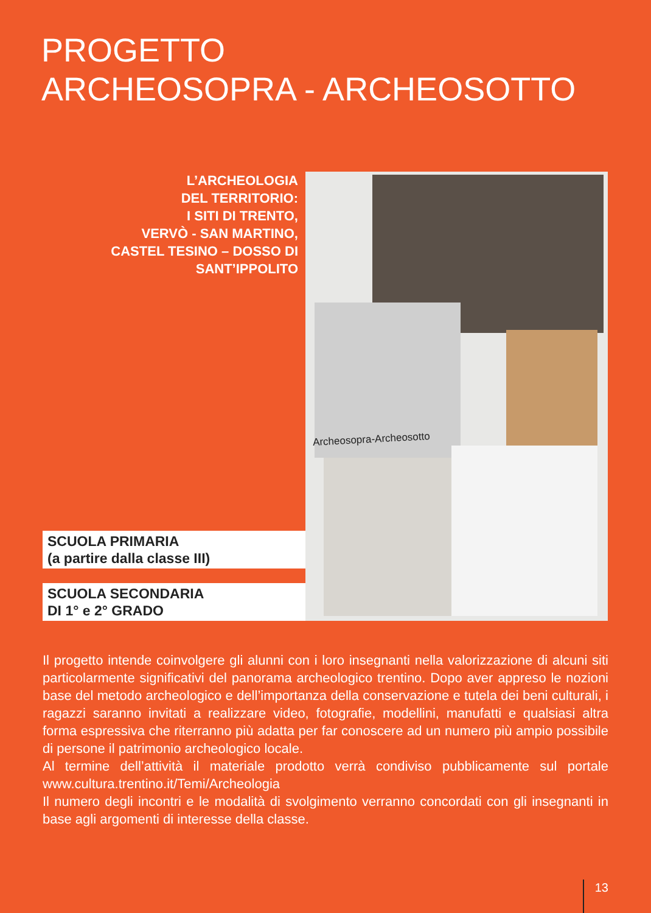PROGETTO
ARCHEOSOPRA - ARCHEOSOTTO
L’ARCHEOLOGIA
DEL TERRITORIO:
I SITI DI TRENTO,
VERVÒ - SAN MARTINO,
CASTEL TESINO – DOSSO DI
SANT’IPPOLITO
SCUOLA PRIMARIA
(a partire dalla classe III)
SCUOLA SECONDARIA
DI 1° e 2° GRADO
Archeosopra-Archeosotto
Il progetto intende coinvolgere gli alunni con i loro insegnanti nella valorizzazione di alcuni siti particolarmente significativi del panorama archeologico trentino. Dopo aver appreso le nozioni base del metodo archeologico e dell’importanza della conservazione e tutela dei beni culturali, i ragazzi saranno invitati a realizzare video, fotografie, modellini, manufatti e qualsiasi altra forma espressiva che riterranno più adatta per far conoscere ad un numero più ampio possibile di persone il patrimonio archeologico locale.
Al termine dell’attività il materiale prodotto verrà condiviso pubblicamente sul portale www.cultura.trentino.it/Temi/Archeologia
Il numero degli incontri e le modalità di svolgimento verranno concordati con gli insegnanti in base agli argomenti di interesse della classe.
13